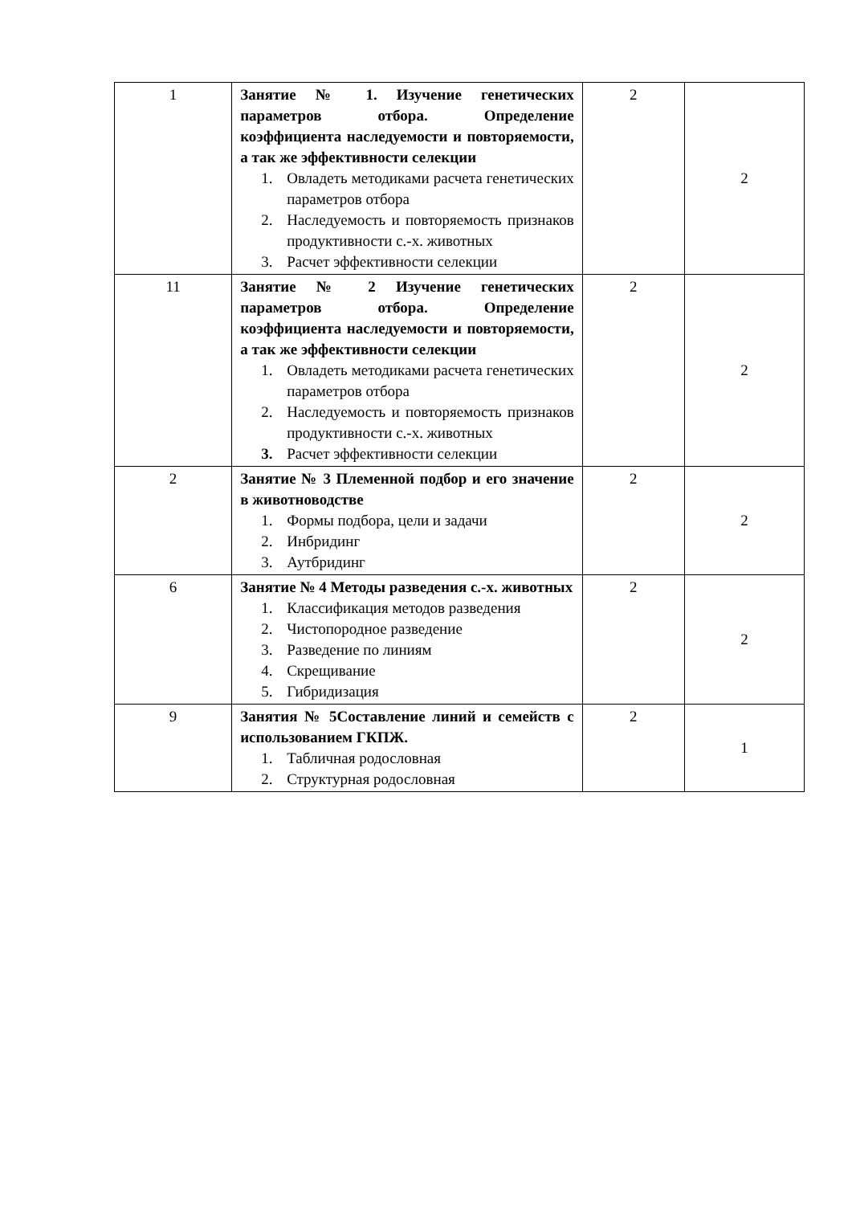| 1 | Занятие № 1. Изучение генетических параметров отбора. Определение коэффициента наследуемости и повторяемости, а так же эффективности селекции 1. Овладеть методиками расчета генетических параметров отбора 2. Наследуемость и повторяемость признаков продуктивности с.-х. животных 3. Расчет эффективности селекции | 2 | 2 |
| 11 | Занятие № 2 Изучение генетических параметров отбора. Определение коэффициента наследуемости и повторяемости, а так же эффективности селекции 1. Овладеть методиками расчета генетических параметров отбора 2. Наследуемость и повторяемость признаков продуктивности с.-х. животных 3. Расчет эффективности селекции | 2 | 2 |
| 2 | Занятие № 3 Племенной подбор и его значение в животноводстве 1. Формы подбора, цели и задачи 2. Инбридинг 3. Аутбридинг | 2 | 2 |
| 6 | Занятие № 4 Методы разведения с.-х. животных 1. Классификация методов разведения 2. Чистопородное разведение 3. Разведение по линиям 4. Скрещивание 5. Гибридизация | 2 | 2 |
| 9 | Занятия № 5Составление линий и семейств с использованием ГКПЖ. 1. Табличная родословная 2. Структурная родословная | 2 | 1 |